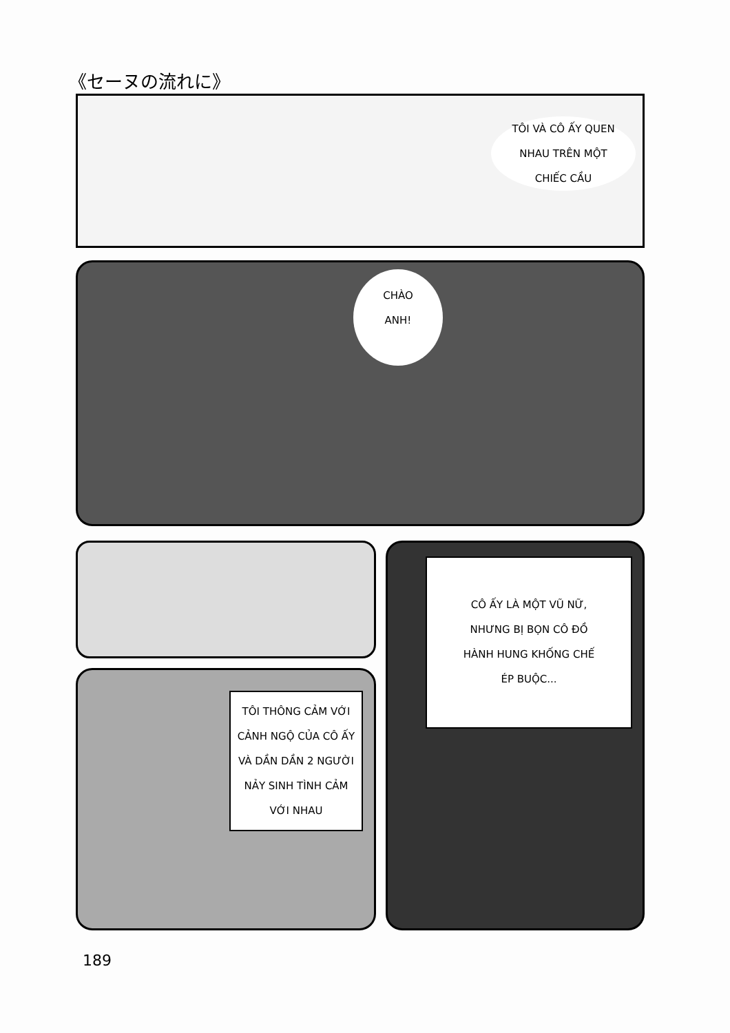《セーヌの流れに》
TÔI VÀ CÔ ẤY QUEN
NHAU TRÊN MỘT
CHIẾC CẦU
CHÀO
ANH!
CÔ ẤY LÀ MỘT VŨ NỮ,
NHƯNG BỊ BỌN CÔ ĐỒ
HÀNH HUNG KHỐNG CHẾ
ÉP BUỘC...
TÔI THÔNG CẢM VỚI
CẢNH NGỘ CỦA CÔ ẤY
VÀ DẦN DẦN 2 NGƯỜI
NẢY SINH TÌNH CẢM
VỚI NHAU
189